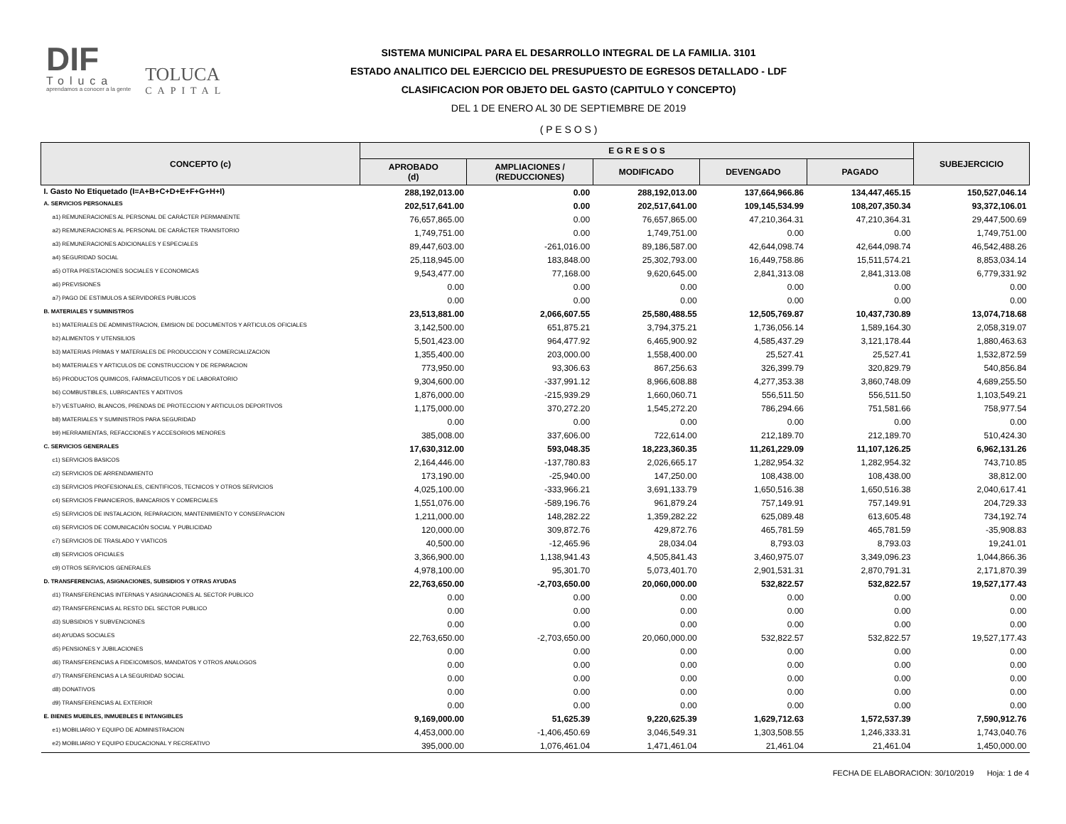DIF
Toluca
aprendamos a conocer a la gente
TOLUCA
CAPITAL
SISTEMA MUNICIPAL PARA EL DESARROLLO INTEGRAL DE LA FAMILIA. 3101
ESTADO ANALITICO DEL EJERCICIO DEL PRESUPUESTO DE EGRESOS DETALLADO - LDF
CLASIFICACION POR OBJETO DEL GASTO (CAPITULO Y CONCEPTO)
DEL 1 DE ENERO AL 30 DE SEPTIEMBRE DE 2019
( P E S O S )
| CONCEPTO (c) | E G R E S O S | | | | | SUBEJERCICIO |
| --- | --- | --- | --- | --- | --- | --- |
| | APROBADO (d) | AMPLIACIONES / (REDUCCIONES) | MODIFICADO | DEVENGADO | PAGADO | |
| I. Gasto No Etiquetado (I=A+B+C+D+E+F+G+H+I) | 288,192,013.00 | 0.00 | 288,192,013.00 | 137,664,966.86 | 134,447,465.15 | 150,527,046.14 |
| A. SERVICIOS PERSONALES | 202,517,641.00 | 0.00 | 202,517,641.00 | 109,145,534.99 | 108,207,350.34 | 93,372,106.01 |
| a1) REMUNERACIONES AL PERSONAL DE CARÁCTER PERMANENTE | 76,657,865.00 | 0.00 | 76,657,865.00 | 47,210,364.31 | 47,210,364.31 | 29,447,500.69 |
| a2) REMUNERACIONES AL PERSONAL DE CARÁCTER TRANSITORIO | 1,749,751.00 | 0.00 | 1,749,751.00 | 0.00 | 0.00 | 1,749,751.00 |
| a3) REMUNERACIONES ADICIONALES Y ESPECIALES | 89,447,603.00 | -261,016.00 | 89,186,587.00 | 42,644,098.74 | 42,644,098.74 | 46,542,488.26 |
| a4) SEGURIDAD SOCIAL | 25,118,945.00 | 183,848.00 | 25,302,793.00 | 16,449,758.86 | 15,511,574.21 | 8,853,034.14 |
| a5) OTRA PRESTACIONES SOCIALES Y ECONOMICAS | 9,543,477.00 | 77,168.00 | 9,620,645.00 | 2,841,313.08 | 2,841,313.08 | 6,779,331.92 |
| a6) PREVISIONES | 0.00 | 0.00 | 0.00 | 0.00 | 0.00 | 0.00 |
| a7) PAGO DE ESTIMULOS A SERVIDORES PUBLICOS | 0.00 | 0.00 | 0.00 | 0.00 | 0.00 | 0.00 |
| B. MATERIALES Y SUMINISTROS | 23,513,881.00 | 2,066,607.55 | 25,580,488.55 | 12,505,769.87 | 10,437,730.89 | 13,074,718.68 |
| b1) MATERIALES DE ADMINISTRACION, EMISION DE DOCUMENTOS Y ARTICULOS OFICIALES | 3,142,500.00 | 651,875.21 | 3,794,375.21 | 1,736,056.14 | 1,589,164.30 | 2,058,319.07 |
| b2) ALIMENTOS Y UTENSILIOS | 5,501,423.00 | 964,477.92 | 6,465,900.92 | 4,585,437.29 | 3,121,178.44 | 1,880,463.63 |
| b3) MATERIAS PRIMAS Y MATERIALES DE PRODUCCION Y COMERCIALIZACION | 1,355,400.00 | 203,000.00 | 1,558,400.00 | 25,527.41 | 25,527.41 | 1,532,872.59 |
| b4) MATERIALES Y ARTICULOS DE CONSTRUCCION Y DE REPARACION | 773,950.00 | 93,306.63 | 867,256.63 | 326,399.79 | 320,829.79 | 540,856.84 |
| b5) PRODUCTOS QUIMICOS, FARMACEUTICOS Y DE LABORATORIO | 9,304,600.00 | -337,991.12 | 8,966,608.88 | 4,277,353.38 | 3,860,748.09 | 4,689,255.50 |
| b6) COMBUSTIBLES, LUBRICANTES Y ADITIVOS | 1,876,000.00 | -215,939.29 | 1,660,060.71 | 556,511.50 | 556,511.50 | 1,103,549.21 |
| b7) VESTUARIO, BLANCOS, PRENDAS DE PROTECCION Y ARTICULOS DEPORTIVOS | 1,175,000.00 | 370,272.20 | 1,545,272.20 | 786,294.66 | 751,581.66 | 758,977.54 |
| b8) MATERIALES Y SUMINISTROS PARA SEGURIDAD | 0.00 | 0.00 | 0.00 | 0.00 | 0.00 | 0.00 |
| b9) HERRAMIENTAS, REFACCIONES Y ACCESORIOS MENORES | 385,008.00 | 337,606.00 | 722,614.00 | 212,189.70 | 212,189.70 | 510,424.30 |
| C. SERVICIOS GENERALES | 17,630,312.00 | 593,048.35 | 18,223,360.35 | 11,261,229.09 | 11,107,126.25 | 6,962,131.26 |
| c1) SERVICIOS BASICOS | 2,164,446.00 | -137,780.83 | 2,026,665.17 | 1,282,954.32 | 1,282,954.32 | 743,710.85 |
| c2) SERVICIOS DE ARRENDAMIENTO | 173,190.00 | -25,940.00 | 147,250.00 | 108,438.00 | 108,438.00 | 38,812.00 |
| c3) SERVICIOS PROFESIONALES, CIENTIFICOS, TECNICOS Y OTROS SERVICIOS | 4,025,100.00 | -333,966.21 | 3,691,133.79 | 1,650,516.38 | 1,650,516.38 | 2,040,617.41 |
| c4) SERVICIOS FINANCIEROS, BANCARIOS Y COMERCIALES | 1,551,076.00 | -589,196.76 | 961,879.24 | 757,149.91 | 757,149.91 | 204,729.33 |
| c5) SERVICIOS DE INSTALACION, REPARACION, MANTENIMIENTO Y CONSERVACION | 1,211,000.00 | 148,282.22 | 1,359,282.22 | 625,089.48 | 613,605.48 | 734,192.74 |
| c6) SERVICIOS DE COMUNICACIÓN SOCIAL Y PUBLICIDAD | 120,000.00 | 309,872.76 | 429,872.76 | 465,781.59 | 465,781.59 | -35,908.83 |
| c7) SERVICIOS DE TRASLADO Y VIATICOS | 40,500.00 | -12,465.96 | 28,034.04 | 8,793.03 | 8,793.03 | 19,241.01 |
| c8) SERVICIOS OFICIALES | 3,366,900.00 | 1,138,941.43 | 4,505,841.43 | 3,460,975.07 | 3,349,096.23 | 1,044,866.36 |
| c9) OTROS SERVICIOS GENERALES | 4,978,100.00 | 95,301.70 | 5,073,401.70 | 2,901,531.31 | 2,870,791.31 | 2,171,870.39 |
| D. TRANSFERENCIAS, ASIGNACIONES, SUBSIDIOS Y OTRAS AYUDAS | 22,763,650.00 | -2,703,650.00 | 20,060,000.00 | 532,822.57 | 532,822.57 | 19,527,177.43 |
| d1) TRANSFERENCIAS INTERNAS Y ASIGNACIONES AL SECTOR PUBLICO | 0.00 | 0.00 | 0.00 | 0.00 | 0.00 | 0.00 |
| d2) TRANSFERENCIAS AL RESTO DEL SECTOR PUBLICO | 0.00 | 0.00 | 0.00 | 0.00 | 0.00 | 0.00 |
| d3) SUBSIDIOS Y SUBVENCIONES | 0.00 | 0.00 | 0.00 | 0.00 | 0.00 | 0.00 |
| d4) AYUDAS SOCIALES | 22,763,650.00 | -2,703,650.00 | 20,060,000.00 | 532,822.57 | 532,822.57 | 19,527,177.43 |
| d5) PENSIONES Y JUBILACIONES | 0.00 | 0.00 | 0.00 | 0.00 | 0.00 | 0.00 |
| d6) TRANSFERENCIAS A FIDEICOMISOS, MANDATOS Y OTROS ANALOGOS | 0.00 | 0.00 | 0.00 | 0.00 | 0.00 | 0.00 |
| d7) TRANSFERENCIAS A LA SEGURIDAD SOCIAL | 0.00 | 0.00 | 0.00 | 0.00 | 0.00 | 0.00 |
| d8) DONATIVOS | 0.00 | 0.00 | 0.00 | 0.00 | 0.00 | 0.00 |
| d9) TRANSFERENCIAS AL EXTERIOR | 0.00 | 0.00 | 0.00 | 0.00 | 0.00 | 0.00 |
| E. BIENES MUEBLES, INMUEBLES E INTANGIBLES | 9,169,000.00 | 51,625.39 | 9,220,625.39 | 1,629,712.63 | 1,572,537.39 | 7,590,912.76 |
| e1) MOBILIARIO Y EQUIPO DE ADMINISTRACION | 4,453,000.00 | -1,406,450.69 | 3,046,549.31 | 1,303,508.55 | 1,246,333.31 | 1,743,040.76 |
| e2) MOBILIARIO Y EQUIPO EDUCACIONAL Y RECREATIVO | 395,000.00 | 1,076,461.04 | 1,471,461.04 | 21,461.04 | 21,461.04 | 1,450,000.00 |
FECHA DE ELABORACION: 30/10/2019 Hoja: 1 de 4